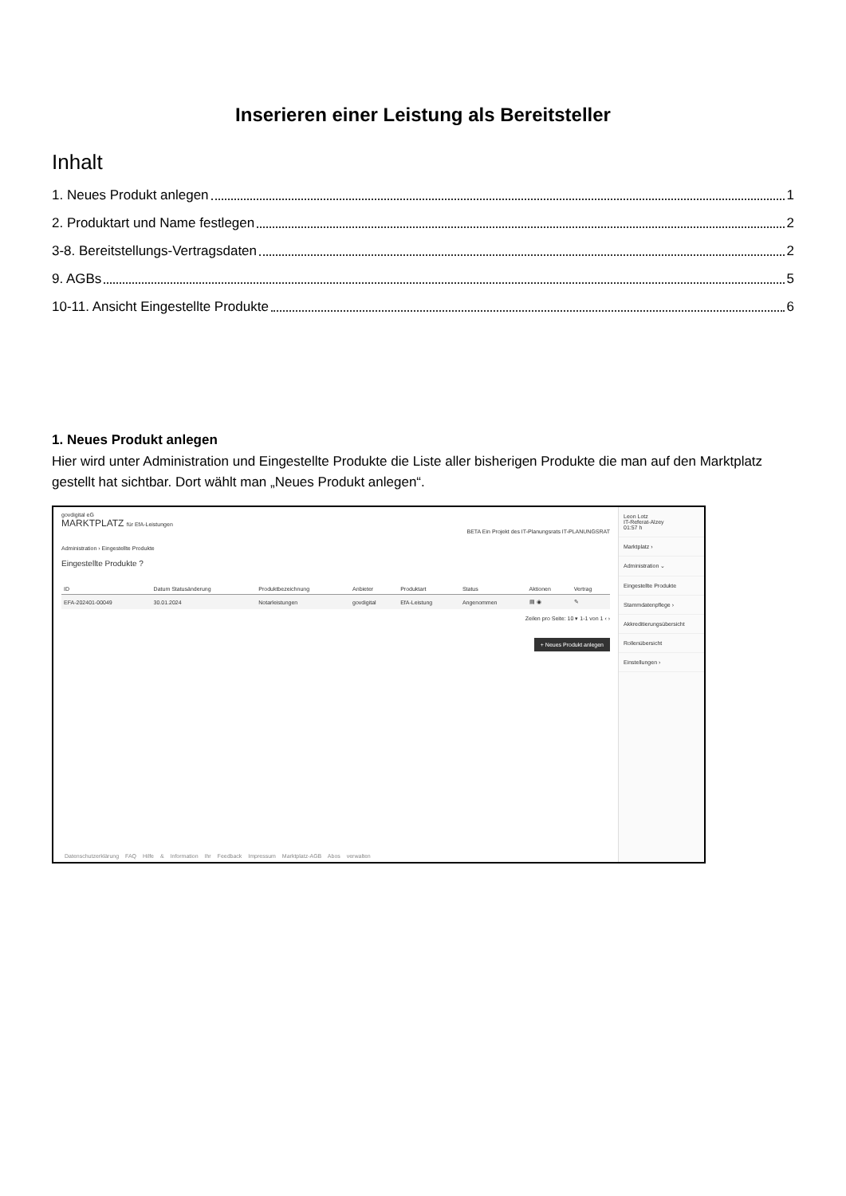Inserieren einer Leistung als Bereitsteller
Inhalt
1. Neues Produkt anlegen 1
2. Produktart und Name festlegen 2
3-8. Bereitstellungs-Vertragsdaten 2
9. AGBs 5
10-11. Ansicht Eingestellte Produkte 6
1. Neues Produkt anlegen
Hier wird unter Administration und Eingestellte Produkte die Liste aller bisherigen Produkte die man auf den Marktplatz gestellt hat sichtbar. Dort wählt man „Neues Produkt anlegen“.
govdigital eG
MARKTPLATZ für EfA-Leistungen
BETA Ein Projekt des IT-Planungsrats IT-PLANUNGSRAT
Administration › Eingestellte Produkte
Eingestellte Produkte ?
| ID | Datum Statusänderung | Produktbezeichnung | Anbieter | Produktart | Status | Aktionen | Vertrag |
| --- | --- | --- | --- | --- | --- | --- | --- |
| EFA-202401-00049 | 30.01.2024 | Notarleistungen | govdigital | EfA-Leistung | Angenommen | ▤ ◉ | ✎ |
Zeilen pro Seite: 10 ▾ 1-1 von 1 ‹ ›
+ Neues Produkt anlegen
Datenschutzerklärung FAQ Hilfe & Information Ihr Feedback Impressum Marktplatz-AGB Abos verwalten
Leon Lotz
IT-Referat-Alzey
01:57 h
Marktplatz ›
Administration ⌄
Eingestellte Produkte
Stammdatenpflege ›
Akkreditierungsübersicht
Rollenübersicht
Einstellungen ›